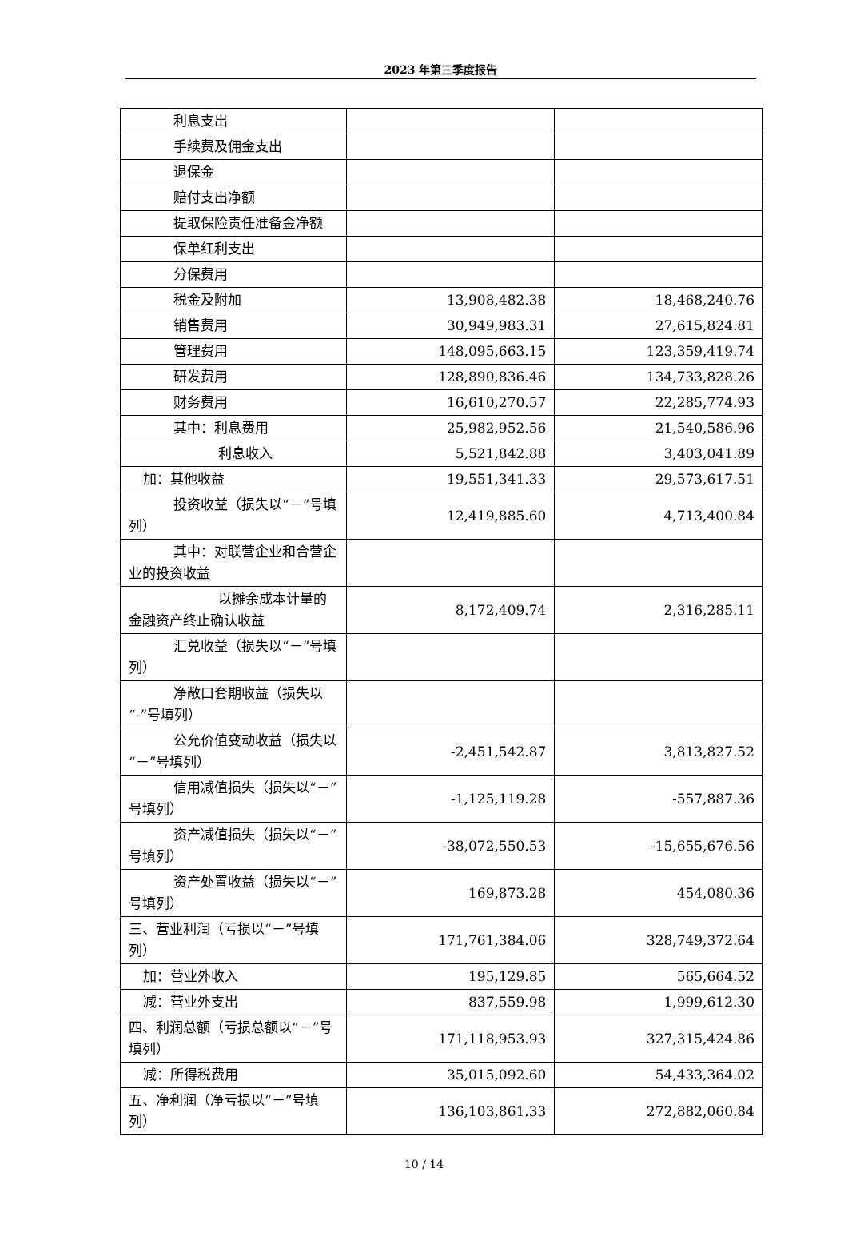2023 年第三季度报告
| 利息支出 | | |
| 手续费及佣金支出 | | |
| 退保金 | | |
| 赔付支出净额 | | |
| 提取保险责任准备金净额 | | |
| 保单红利支出 | | |
| 分保费用 | | |
| 税金及附加 | 13,908,482.38 | 18,468,240.76 |
| 销售费用 | 30,949,983.31 | 27,615,824.81 |
| 管理费用 | 148,095,663.15 | 123,359,419.74 |
| 研发费用 | 128,890,836.46 | 134,733,828.26 |
| 财务费用 | 16,610,270.57 | 22,285,774.93 |
| 其中：利息费用 | 25,982,952.56 | 21,540,586.96 |
| 利息收入 | 5,521,842.88 | 3,403,041.89 |
| 加：其他收益 | 19,551,341.33 | 29,573,617.51 |
| 投资收益（损失以“－”号填列） | 12,419,885.60 | 4,713,400.84 |
| 其中：对联营企业和合营企业的投资收益 | | |
| 以摊余成本计量的金融资产终止确认收益 | 8,172,409.74 | 2,316,285.11 |
| 汇兑收益（损失以“－”号填列） | | |
| 净敞口套期收益（损失以“-”号填列） | | |
| 公允价值变动收益（损失以“－”号填列） | -2,451,542.87 | 3,813,827.52 |
| 信用减值损失（损失以“－”号填列） | -1,125,119.28 | -557,887.36 |
| 资产减值损失（损失以“－”号填列） | -38,072,550.53 | -15,655,676.56 |
| 资产处置收益（损失以“－”号填列） | 169,873.28 | 454,080.36 |
| 三、营业利润（亏损以“－”号填列） | 171,761,384.06 | 328,749,372.64 |
| 加：营业外收入 | 195,129.85 | 565,664.52 |
| 减：营业外支出 | 837,559.98 | 1,999,612.30 |
| 四、利润总额（亏损总额以“－”号填列） | 171,118,953.93 | 327,315,424.86 |
| 减：所得税费用 | 35,015,092.60 | 54,433,364.02 |
| 五、净利润（净亏损以“－”号填列） | 136,103,861.33 | 272,882,060.84 |
10 / 14